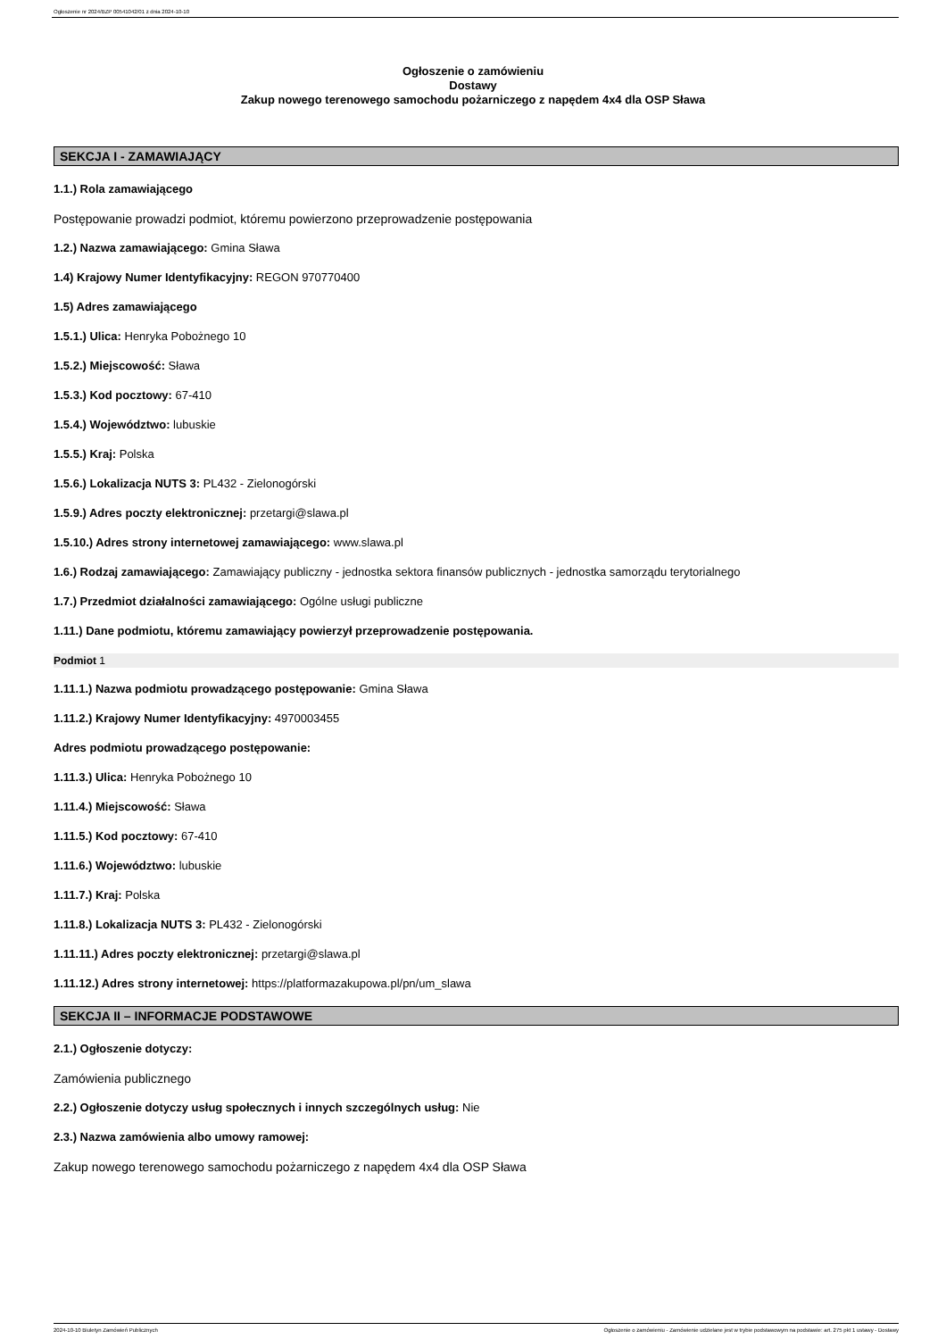Ogłoszenie nr 2024/BZP 00541042/01 z dnia 2024-10-10
Ogłoszenie o zamówieniu
Dostawy
Zakup nowego terenowego samochodu pożarniczego z napędem 4x4 dla OSP Sława
SEKCJA I - ZAMAWIAJĄCY
1.1.) Rola zamawiającego
Postępowanie prowadzi podmiot, któremu powierzono przeprowadzenie postępowania
1.2.) Nazwa zamawiającego: Gmina Sława
1.4) Krajowy Numer Identyfikacyjny: REGON 970770400
1.5) Adres zamawiającego
1.5.1.) Ulica: Henryka Pobożnego 10
1.5.2.) Miejscowość: Sława
1.5.3.) Kod pocztowy: 67-410
1.5.4.) Województwo: lubuskie
1.5.5.) Kraj: Polska
1.5.6.) Lokalizacja NUTS 3: PL432 - Zielonogórski
1.5.9.) Adres poczty elektronicznej: przetargi@slawa.pl
1.5.10.) Adres strony internetowej zamawiającego: www.slawa.pl
1.6.) Rodzaj zamawiającego: Zamawiający publiczny - jednostka sektora finansów publicznych - jednostka samorządu terytorialnego
1.7.) Przedmiot działalności zamawiającego: Ogólne usługi publiczne
1.11.) Dane podmiotu, któremu zamawiający powierzył przeprowadzenie postępowania.
Podmiot 1
1.11.1.) Nazwa podmiotu prowadzącego postępowanie: Gmina Sława
1.11.2.) Krajowy Numer Identyfikacyjny: 4970003455
Adres podmiotu prowadzącego postępowanie:
1.11.3.) Ulica: Henryka Pobożnego 10
1.11.4.) Miejscowość: Sława
1.11.5.) Kod pocztowy: 67-410
1.11.6.) Województwo: lubuskie
1.11.7.) Kraj: Polska
1.11.8.) Lokalizacja NUTS 3: PL432 - Zielonogórski
1.11.11.) Adres poczty elektronicznej: przetargi@slawa.pl
1.11.12.) Adres strony internetowej: https://platformazakupowa.pl/pn/um_slawa
SEKCJA II – INFORMACJE PODSTAWOWE
2.1.) Ogłoszenie dotyczy:
Zamówienia publicznego
2.2.) Ogłoszenie dotyczy usług społecznych i innych szczególnych usług: Nie
2.3.) Nazwa zamówienia albo umowy ramowej:
Zakup nowego terenowego samochodu pożarniczego z napędem 4x4 dla OSP Sława
2024-10-10 Biuletyn Zamówień Publicznych Ogłoszenie o zamówieniu - Zamówienie udzielane jest w trybie podstawowym na podstawie: art. 275 pkt 1 ustawy - Dostawy